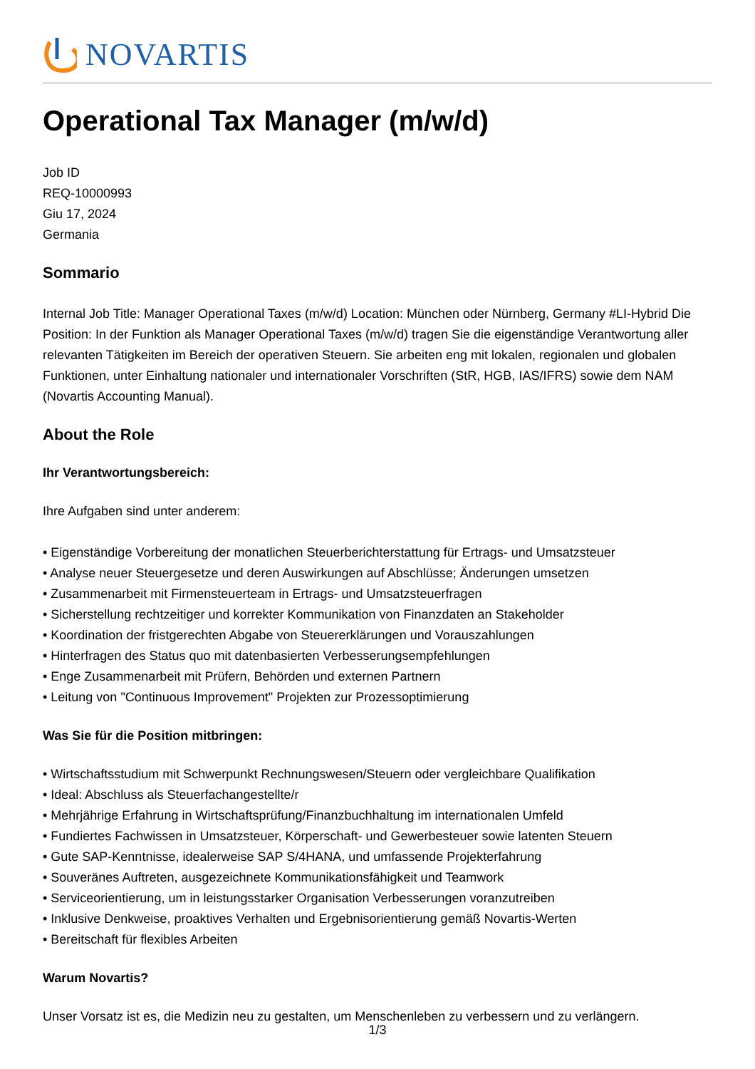NOVARTIS
Operational Tax Manager (m/w/d)
Job ID
REQ-10000993
Giu 17, 2024
Germania
Sommario
Internal Job Title: Manager Operational Taxes (m/w/d) Location: München oder Nürnberg, Germany #LI-Hybrid Die Position: In der Funktion als Manager Operational Taxes (m/w/d) tragen Sie die eigenständige Verantwortung aller relevanten Tätigkeiten im Bereich der operativen Steuern. Sie arbeiten eng mit lokalen, regionalen und globalen Funktionen, unter Einhaltung nationaler und internationaler Vorschriften (StR, HGB, IAS/IFRS) sowie dem NAM (Novartis Accounting Manual).
About the Role
Ihr Verantwortungsbereich:
Ihre Aufgaben sind unter anderem:
• Eigenständige Vorbereitung der monatlichen Steuerberichterstattung für Ertrags- und Umsatzsteuer
• Analyse neuer Steuergesetze und deren Auswirkungen auf Abschlüsse; Änderungen umsetzen
• Zusammenarbeit mit Firmensteuerteam in Ertrags- und Umsatzsteuerfragen
• Sicherstellung rechtzeitiger und korrekter Kommunikation von Finanzdaten an Stakeholder
• Koordination der fristgerechten Abgabe von Steuererklärungen und Vorauszahlungen
• Hinterfragen des Status quo mit datenbasierten Verbesserungsempfehlungen
• Enge Zusammenarbeit mit Prüfern, Behörden und externen Partnern
• Leitung von "Continuous Improvement" Projekten zur Prozessoptimierung
Was Sie für die Position mitbringen:
• Wirtschaftsstudium mit Schwerpunkt Rechnungswesen/Steuern oder vergleichbare Qualifikation
• Ideal: Abschluss als Steuerfachangestellte/r
• Mehrjährige Erfahrung in Wirtschaftsprüfung/Finanzbuchhaltung im internationalen Umfeld
• Fundiertes Fachwissen in Umsatzsteuer, Körperschaft- und Gewerbesteuer sowie latenten Steuern
• Gute SAP-Kenntnisse, idealerweise SAP S/4HANA, und umfassende Projekterfahrung
• Souveränes Auftreten, ausgezeichnete Kommunikationsfähigkeit und Teamwork
• Serviceorientierung, um in leistungsstarker Organisation Verbesserungen voranzutreiben
• Inklusive Denkweise, proaktives Verhalten und Ergebnisorientierung gemäß Novartis-Werten
• Bereitschaft für flexibles Arbeiten
Warum Novartis?
Unser Vorsatz ist es, die Medizin neu zu gestalten, um Menschenleben zu verbessern und zu verlängern.
1/3